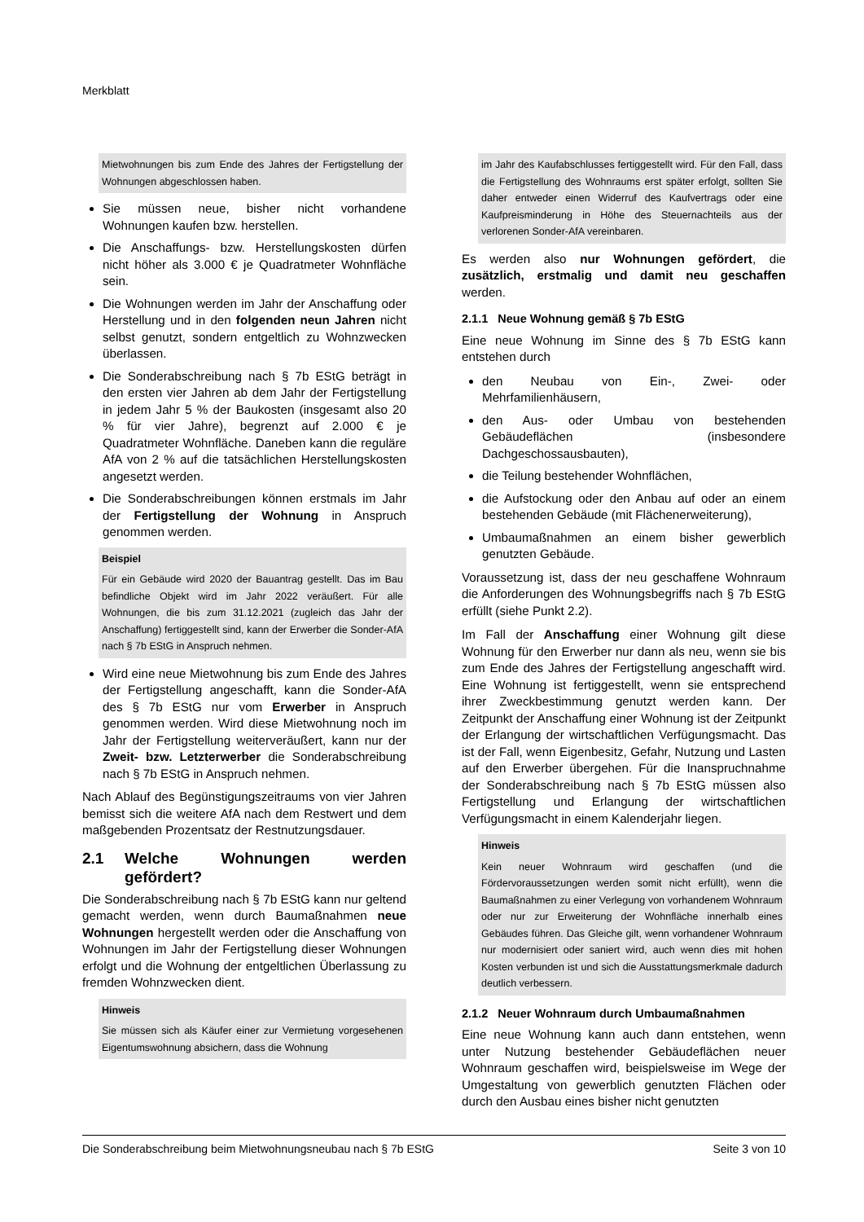Merkblatt
Mietwohnungen bis zum Ende des Jahres der Fertigstellung der Wohnungen abgeschlossen haben.
Sie müssen neue, bisher nicht vorhandene Wohnungen kaufen bzw. herstellen.
Die Anschaffungs- bzw. Herstellungskosten dürfen nicht höher als 3.000 € je Quadratmeter Wohnfläche sein.
Die Wohnungen werden im Jahr der Anschaffung oder Herstellung und in den folgenden neun Jahren nicht selbst genutzt, sondern entgeltlich zu Wohnzwecken überlassen.
Die Sonderabschreibung nach § 7b EStG beträgt in den ersten vier Jahren ab dem Jahr der Fertigstellung in jedem Jahr 5 % der Baukosten (insgesamt also 20 % für vier Jahre), begrenzt auf 2.000 € je Quadratmeter Wohnfläche. Daneben kann die reguläre AfA von 2 % auf die tatsächlichen Herstellungskosten angesetzt werden.
Die Sonderabschreibungen können erstmals im Jahr der Fertigstellung der Wohnung in Anspruch genommen werden.
Beispiel
Für ein Gebäude wird 2020 der Bauantrag gestellt. Das im Bau befindliche Objekt wird im Jahr 2022 veräußert. Für alle Wohnungen, die bis zum 31.12.2021 (zugleich das Jahr der Anschaffung) fertiggestellt sind, kann der Erwerber die Sonder-AfA nach § 7b EStG in Anspruch nehmen.
Wird eine neue Mietwohnung bis zum Ende des Jahres der Fertigstellung angeschafft, kann die Sonder-AfA des § 7b EStG nur vom Erwerber in Anspruch genommen werden. Wird diese Mietwohnung noch im Jahr der Fertigstellung weiterveräußert, kann nur der Zweit- bzw. Letzterwerber die Sonderabschreibung nach § 7b EStG in Anspruch nehmen.
Nach Ablauf des Begünstigungszeitraums von vier Jahren bemisst sich die weitere AfA nach dem Restwert und dem maßgebenden Prozentsatz der Restnutzungsdauer.
2.1 Welche Wohnungen werden gefördert?
Die Sonderabschreibung nach § 7b EStG kann nur geltend gemacht werden, wenn durch Baumaßnahmen neue Wohnungen hergestellt werden oder die Anschaffung von Wohnungen im Jahr der Fertigstellung dieser Wohnungen erfolgt und die Wohnung der entgeltlichen Überlassung zu fremden Wohnzwecken dient.
Hinweis
Sie müssen sich als Käufer einer zur Vermietung vorgesehenen Eigentumswohnung absichern, dass die Wohnung
im Jahr des Kaufabschlusses fertiggestellt wird. Für den Fall, dass die Fertigstellung des Wohnraums erst später erfolgt, sollten Sie daher entweder einen Widerruf des Kaufvertrags oder eine Kaufpreisminderung in Höhe des Steuernachteils aus der verlorenen Sonder-AfA vereinbaren.
Es werden also nur Wohnungen gefördert, die zusätzlich, erstmalig und damit neu geschaffen werden.
2.1.1 Neue Wohnung gemäß § 7b EStG
Eine neue Wohnung im Sinne des § 7b EStG kann entstehen durch
den Neubau von Ein-, Zwei- oder Mehrfamilienhäusern,
den Aus- oder Umbau von bestehenden Gebäudeflächen (insbesondere Dachgeschossausbauten),
die Teilung bestehender Wohnflächen,
die Aufstockung oder den Anbau auf oder an einem bestehenden Gebäude (mit Flächenerweiterung),
Umbaumaßnahmen an einem bisher gewerblich genutzten Gebäude.
Voraussetzung ist, dass der neu geschaffene Wohnraum die Anforderungen des Wohnungsbegriffs nach § 7b EStG erfüllt (siehe Punkt 2.2).
Im Fall der Anschaffung einer Wohnung gilt diese Wohnung für den Erwerber nur dann als neu, wenn sie bis zum Ende des Jahres der Fertigstellung angeschafft wird. Eine Wohnung ist fertiggestellt, wenn sie entsprechend ihrer Zweckbestimmung genutzt werden kann. Der Zeitpunkt der Anschaffung einer Wohnung ist der Zeitpunkt der Erlangung der wirtschaftlichen Verfügungsmacht. Das ist der Fall, wenn Eigenbesitz, Gefahr, Nutzung und Lasten auf den Erwerber übergehen. Für die Inanspruchnahme der Sonderabschreibung nach § 7b EStG müssen also Fertigstellung und Erlangung der wirtschaftlichen Verfügungsmacht in einem Kalenderjahr liegen.
Hinweis
Kein neuer Wohnraum wird geschaffen (und die Fördervoraussetzungen werden somit nicht erfüllt), wenn die Baumaßnahmen zu einer Verlegung von vorhandenem Wohnraum oder nur zur Erweiterung der Wohnfläche innerhalb eines Gebäudes führen. Das Gleiche gilt, wenn vorhandener Wohnraum nur modernisiert oder saniert wird, auch wenn dies mit hohen Kosten verbunden ist und sich die Ausstattungsmerkmale dadurch deutlich verbessern.
2.1.2 Neuer Wohnraum durch Umbaumaßnahmen
Eine neue Wohnung kann auch dann entstehen, wenn unter Nutzung bestehender Gebäudeflächen neuer Wohnraum geschaffen wird, beispielsweise im Wege der Umgestaltung von gewerblich genutzten Flächen oder durch den Ausbau eines bisher nicht genutzten
Die Sonderabschreibung beim Mietwohnungsneubau nach § 7b EStG Seite 3 von 10